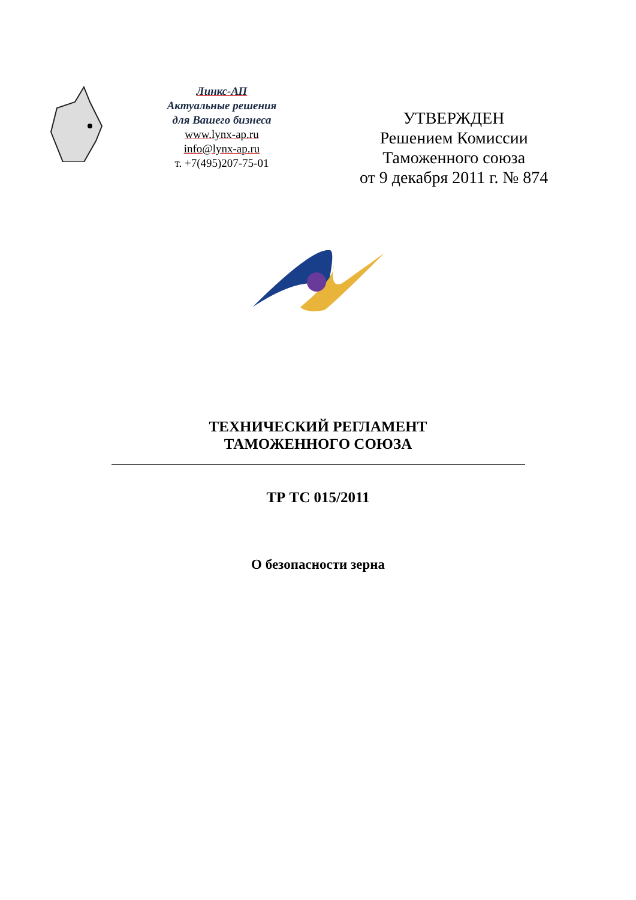Линкс-АП
Актуальные решения
для Вашего бизнеса
www.lynx-ap.ru
info@lynx-ap.ru
т. +7(495)207-75-01
УТВЕРЖДЕН
Решением Комиссии
Таможенного союза
от 9 декабря 2011 г. № 874
ТЕХНИЧЕСКИЙ РЕГЛАМЕНТ
ТАМОЖЕННОГО СОЮЗА
ТР ТС 015/2011
О безопасности зерна